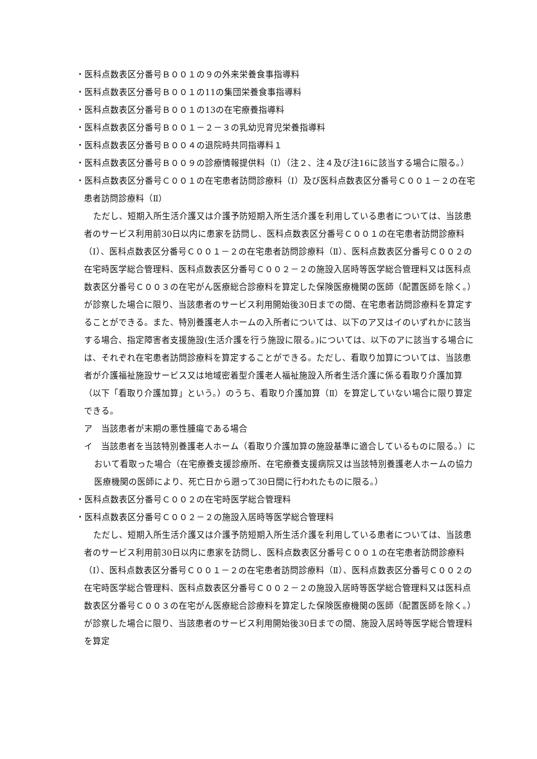・医科点数表区分番号Ｂ００１の９の外来栄養食事指導料
・医科点数表区分番号Ｂ００１の11の集団栄養食事指導料
・医科点数表区分番号Ｂ００１の13の在宅療養指導料
・医科点数表区分番号Ｂ００１－２－３の乳幼児育児栄養指導料
・医科点数表区分番号Ｂ００４の退院時共同指導料１
・医科点数表区分番号Ｂ００９の診療情報提供料（Ⅰ）（注２、注４及び注16に該当する場合に限る。）
・医科点数表区分番号Ｃ００１の在宅患者訪問診療料（Ⅰ）及び医科点数表区分番号Ｃ００１－２の在宅患者訪問診療料（Ⅱ）
ただし、短期入所生活介護又は介護予防短期入所生活介護を利用している患者については、当該患者のサービス利用前30日以内に患家を訪問し、医科点数表区分番号Ｃ００１の在宅患者訪問診療料（Ⅰ）、医科点数表区分番号Ｃ００１－２の在宅患者訪問診療料（Ⅱ）、医科点数表区分番号Ｃ００２の在宅時医学総合管理料、医科点数表区分番号Ｃ００２－２の施設入居時等医学総合管理料又は医科点数表区分番号Ｃ００３の在宅がん医療総合診療料を算定した保険医療機関の医師（配置医師を除く。）が診察した場合に限り、当該患者のサービス利用開始後30日までの間、在宅患者訪問診療料を算定することができる。また、特別養護老人ホームの入所者については、以下のア又はイのいずれかに該当する場合、指定障害者支援施設(生活介護を行う施設に限る。)については、以下のアに該当する場合には、それぞれ在宅患者訪問診療料を算定することができる。ただし、看取り加算については、当該患者が介護福祉施設サービス又は地域密着型介護老人福祉施設入所者生活介護に係る看取り介護加算（以下「看取り介護加算」という。）のうち、看取り介護加算（Ⅱ）を算定していない場合に限り算定できる。
ア　当該患者が末期の悪性腫瘍である場合
イ　当該患者を当該特別養護老人ホーム（看取り介護加算の施設基準に適合しているものに限る。）において看取った場合（在宅療養支援診療所、在宅療養支援病院又は当該特別養護老人ホームの協力医療機関の医師により、死亡日から遡って30日間に行われたものに限る。）
・医科点数表区分番号Ｃ００２の在宅時医学総合管理料
・医科点数表区分番号Ｃ００２－２の施設入居時等医学総合管理料
ただし、短期入所生活介護又は介護予防短期入所生活介護を利用している患者については、当該患者のサービス利用前30日以内に患家を訪問し、医科点数表区分番号Ｃ００１の在宅患者訪問診療料（Ⅰ）、医科点数表区分番号Ｃ００１－２の在宅患者訪問診療料（Ⅱ）、医科点数表区分番号Ｃ００２の在宅時医学総合管理料、医科点数表区分番号Ｃ００２－２の施設入居時等医学総合管理料又は医科点数表区分番号Ｃ００３の在宅がん医療総合診療料を算定した保険医療機関の医師（配置医師を除く。）が診察した場合に限り、当該患者のサービス利用開始後30日までの間、施設入居時等医学総合管理料を算定